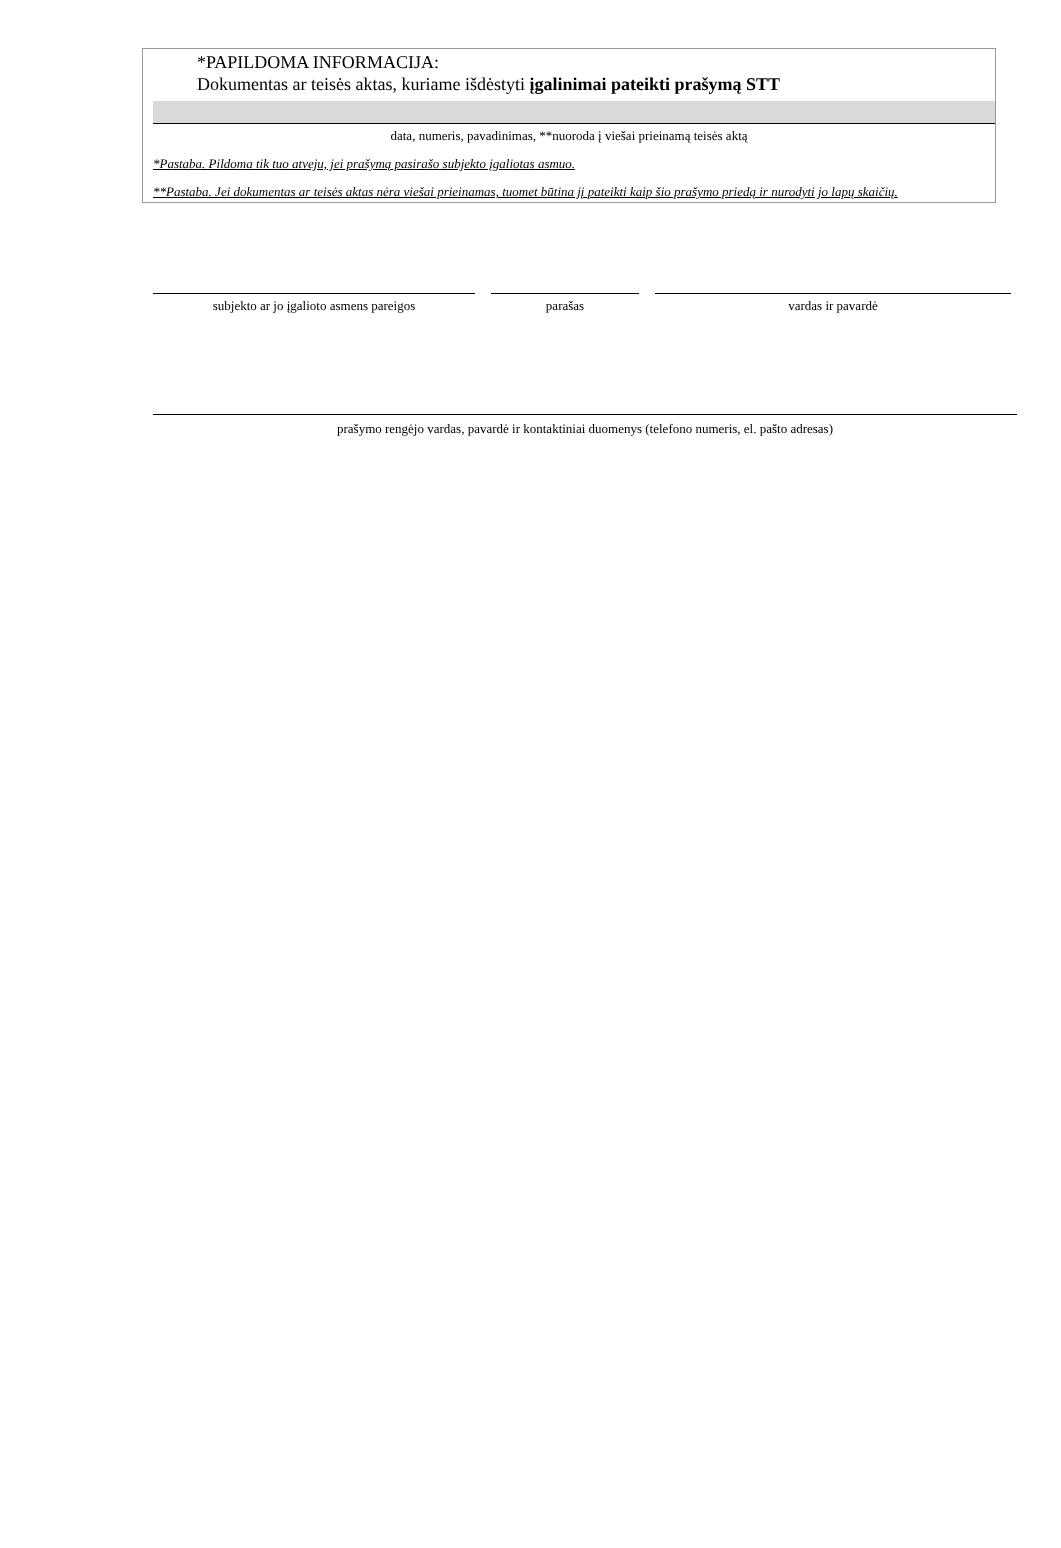*PAPILDOMA INFORMACIJA:
Dokumentas ar teisės aktas, kuriame išdėstyti įgalinimai pateikti prašymą STT
data, numeris, pavadinimas, **nuoroda į viešai prieinamą teisės aktą
*Pastaba. Pildoma tik tuo atveju, jei prašymą pasirašo subjekto įgaliotas asmuo.
**Pastaba. Jei dokumentas ar teisės aktas nėra viešai prieinamas, tuomet būtina jį pateikti kaip šio prašymo priedą ir nurodyti jo lapų skaičių.
subjekto ar jo įgalioto asmens pareigos parašas vardas ir pavardė
prašymo rengėjo vardas, pavardė ir kontaktiniai duomenys (telefono numeris, el. pašto adresas)